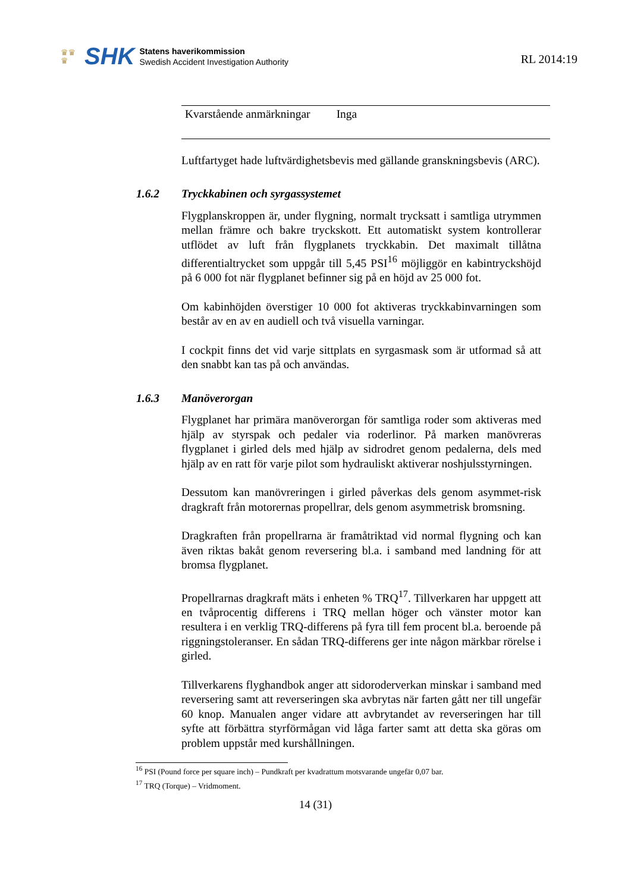♛♛
♛
SHK
Statens haverikommission
Swedish Accident Investigation Authority
RL 2014:19
| Kvarstående anmärkningar | Inga | |
Luftfartyget hade luftvärdighetsbevis med gällande granskningsbevis (ARC).
1.6.2 Tryckkabinen och syrgassystemet
Flygplanskroppen är, under flygning, normalt trycksatt i samtliga utrymmen mellan främre och bakre tryckskott. Ett automatiskt system kontrollerar utflödet av luft från flygplanets tryckkabin. Det maximalt tillåtna differentialtrycket som uppgår till 5,45 PSI<sup>16</sup> möjliggör en kabintryckshöjd på 6 000 fot när flygplanet befinner sig på en höjd av 25 000 fot.
Om kabinhöjden överstiger 10 000 fot aktiveras tryckkabinvarningen som består av en av en audiell och två visuella varningar.
I cockpit finns det vid varje sittplats en syrgasmask som är utformad så att den snabbt kan tas på och användas.
1.6.3 Manöverorgan
Flygplanet har primära manöverorgan för samtliga roder som aktiveras med hjälp av styrspak och pedaler via roderlinor. På marken manövreras flygplanet i girled dels med hjälp av sidrodret genom pedalerna, dels med hjälp av en ratt för varje pilot som hydrauliskt aktiverar noshjulsstyrningen.
Dessutom kan manövreringen i girled påverkas dels genom asymmet-risk dragkraft från motorernas propellrar, dels genom asymmetrisk bromsning.
Dragkraften från propellrarna är framåtriktad vid normal flygning och kan även riktas bakåt genom reversering bl.a. i samband med landning för att bromsa flygplanet.
Propellrarnas dragkraft mäts i enheten % TRQ<sup>17</sup>. Tillverkaren har uppgett att en tvåprocentig differens i TRQ mellan höger och vänster motor kan resultera i en verklig TRQ-differens på fyra till fem procent bl.a. beroende på riggningstoleranser. En sådan TRQ-differens ger inte någon märkbar rörelse i girled.
Tillverkarens flyghandbok anger att sidoroderverkan minskar i samband med reversering samt att reverseringen ska avbrytas när farten gått ner till ungefär 60 knop. Manualen anger vidare att avbrytandet av reverseringen har till syfte att förbättra styrförmågan vid låga farter samt att detta ska göras om problem uppstår med kurshållningen.
<sup>16</sup> PSI (Pound force per square inch) – Pundkraft per kvadrattum motsvarande ungefär 0,07 bar.
<sup>17</sup> TRQ (Torque) – Vridmoment.
14 (31)